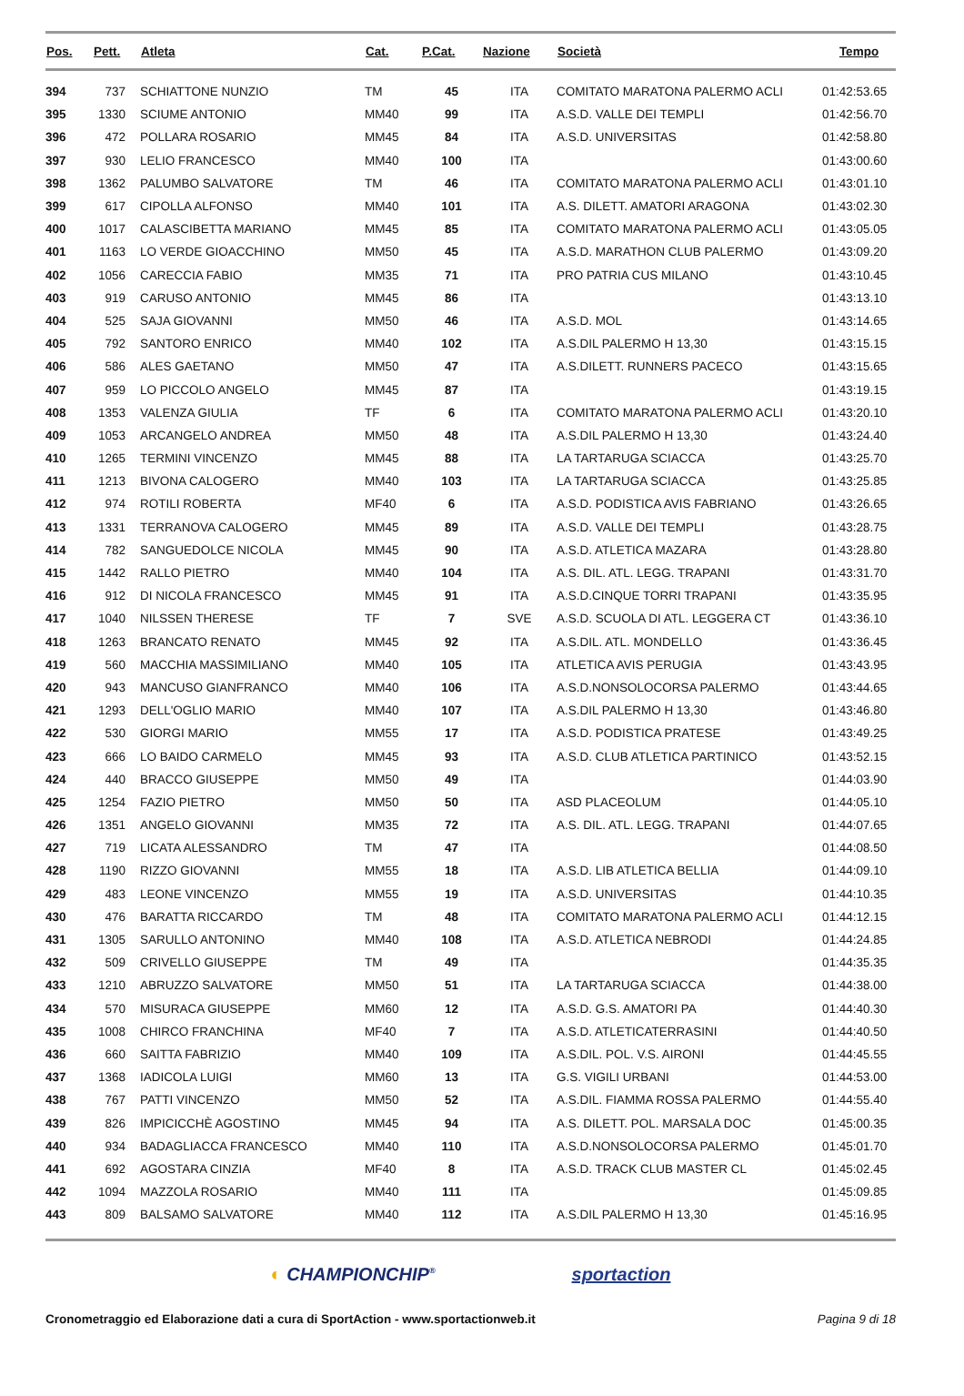| Pos. | Pett. | Atleta | Cat. | P.Cat. | Nazione | Società | Tempo |
| --- | --- | --- | --- | --- | --- | --- | --- |
| 394 | 737 | SCHIATTONE NUNZIO | TM | 45 | ITA | COMITATO MARATONA PALERMO ACLI | 01:42:53.65 |
| 395 | 1330 | SCIUME ANTONIO | MM40 | 99 | ITA | A.S.D. VALLE DEI TEMPLI | 01:42:56.70 |
| 396 | 472 | POLLARA ROSARIO | MM45 | 84 | ITA | A.S.D. UNIVERSITAS | 01:42:58.80 |
| 397 | 930 | LELIO FRANCESCO | MM40 | 100 | ITA | | 01:43:00.60 |
| 398 | 1362 | PALUMBO SALVATORE | TM | 46 | ITA | COMITATO MARATONA PALERMO ACLI | 01:43:01.10 |
| 399 | 617 | CIPOLLA ALFONSO | MM40 | 101 | ITA | A.S. DILETT. AMATORI ARAGONA | 01:43:02.30 |
| 400 | 1017 | CALASCIBETTA MARIANO | MM45 | 85 | ITA | COMITATO MARATONA PALERMO ACLI | 01:43:05.05 |
| 401 | 1163 | LO VERDE GIOACCHINO | MM50 | 45 | ITA | A.S.D. MARATHON CLUB PALERMO | 01:43:09.20 |
| 402 | 1056 | CARECCIA FABIO | MM35 | 71 | ITA | PRO PATRIA CUS MILANO | 01:43:10.45 |
| 403 | 919 | CARUSO ANTONIO | MM45 | 86 | ITA | | 01:43:13.10 |
| 404 | 525 | SAJA GIOVANNI | MM50 | 46 | ITA | A.S.D. MOL | 01:43:14.65 |
| 405 | 792 | SANTORO ENRICO | MM40 | 102 | ITA | A.S.DIL PALERMO H 13,30 | 01:43:15.15 |
| 406 | 586 | ALES GAETANO | MM50 | 47 | ITA | A.S.DILETT. RUNNERS PACECO | 01:43:15.65 |
| 407 | 959 | LO PICCOLO ANGELO | MM45 | 87 | ITA | | 01:43:19.15 |
| 408 | 1353 | VALENZA GIULIA | TF | 6 | ITA | COMITATO MARATONA PALERMO ACLI | 01:43:20.10 |
| 409 | 1053 | ARCANGELO ANDREA | MM50 | 48 | ITA | A.S.DIL PALERMO H 13,30 | 01:43:24.40 |
| 410 | 1265 | TERMINI VINCENZO | MM45 | 88 | ITA | LA TARTARUGA SCIACCA | 01:43:25.70 |
| 411 | 1213 | BIVONA CALOGERO | MM40 | 103 | ITA | LA TARTARUGA SCIACCA | 01:43:25.85 |
| 412 | 974 | ROTILI ROBERTA | MF40 | 6 | ITA | A.S.D. PODISTICA AVIS FABRIANO | 01:43:26.65 |
| 413 | 1331 | TERRANOVA CALOGERO | MM45 | 89 | ITA | A.S.D. VALLE DEI TEMPLI | 01:43:28.75 |
| 414 | 782 | SANGUEDOLCE NICOLA | MM45 | 90 | ITA | A.S.D. ATLETICA MAZARA | 01:43:28.80 |
| 415 | 1442 | RALLO PIETRO | MM40 | 104 | ITA | A.S. DIL. ATL. LEGG. TRAPANI | 01:43:31.70 |
| 416 | 912 | DI NICOLA FRANCESCO | MM45 | 91 | ITA | A.S.D.CINQUE TORRI TRAPANI | 01:43:35.95 |
| 417 | 1040 | NILSSEN THERESE | TF | 7 | SVE | A.S.D. SCUOLA DI ATL. LEGGERA CT | 01:43:36.10 |
| 418 | 1263 | BRANCATO RENATO | MM45 | 92 | ITA | A.S.DIL. ATL. MONDELLO | 01:43:36.45 |
| 419 | 560 | MACCHIA MASSIMILIANO | MM40 | 105 | ITA | ATLETICA AVIS PERUGIA | 01:43:43.95 |
| 420 | 943 | MANCUSO GIANFRANCO | MM40 | 106 | ITA | A.S.D.NONSOLOCORSA PALERMO | 01:43:44.65 |
| 421 | 1293 | DELL'OGLIO MARIO | MM40 | 107 | ITA | A.S.DIL PALERMO H 13,30 | 01:43:46.80 |
| 422 | 530 | GIORGI MARIO | MM55 | 17 | ITA | A.S.D. PODISTICA PRATESE | 01:43:49.25 |
| 423 | 666 | LO BAIDO CARMELO | MM45 | 93 | ITA | A.S.D. CLUB ATLETICA PARTINICO | 01:43:52.15 |
| 424 | 440 | BRACCO GIUSEPPE | MM50 | 49 | ITA | | 01:44:03.90 |
| 425 | 1254 | FAZIO PIETRO | MM50 | 50 | ITA | ASD PLACEOLUM | 01:44:05.10 |
| 426 | 1351 | ANGELO GIOVANNI | MM35 | 72 | ITA | A.S. DIL. ATL. LEGG. TRAPANI | 01:44:07.65 |
| 427 | 719 | LICATA ALESSANDRO | TM | 47 | ITA | | 01:44:08.50 |
| 428 | 1190 | RIZZO GIOVANNI | MM55 | 18 | ITA | A.S.D. LIB ATLETICA BELLIA | 01:44:09.10 |
| 429 | 483 | LEONE VINCENZO | MM55 | 19 | ITA | A.S.D. UNIVERSITAS | 01:44:10.35 |
| 430 | 476 | BARATTA RICCARDO | TM | 48 | ITA | COMITATO MARATONA PALERMO ACLI | 01:44:12.15 |
| 431 | 1305 | SARULLO ANTONINO | MM40 | 108 | ITA | A.S.D. ATLETICA NEBRODI | 01:44:24.85 |
| 432 | 509 | CRIVELLO GIUSEPPE | TM | 49 | ITA | | 01:44:35.35 |
| 433 | 1210 | ABRUZZO SALVATORE | MM50 | 51 | ITA | LA TARTARUGA SCIACCA | 01:44:38.00 |
| 434 | 570 | MISURACA GIUSEPPE | MM60 | 12 | ITA | A.S.D. G.S. AMATORI PA | 01:44:40.30 |
| 435 | 1008 | CHIRCO FRANCHINA | MF40 | 7 | ITA | A.S.D. ATLETICATERRASINI | 01:44:40.50 |
| 436 | 660 | SAITTA FABRIZIO | MM40 | 109 | ITA | A.S.DIL. POL. V.S. AIRONI | 01:44:45.55 |
| 437 | 1368 | IADICOLA LUIGI | MM60 | 13 | ITA | G.S. VIGILI URBANI | 01:44:53.00 |
| 438 | 767 | PATTI VINCENZO | MM50 | 52 | ITA | A.S.DIL. FIAMMA ROSSA PALERMO | 01:44:55.40 |
| 439 | 826 | IMPICICCHÈ AGOSTINO | MM45 | 94 | ITA | A.S. DILETT. POL. MARSALA DOC | 01:45:00.35 |
| 440 | 934 | BADAGLIACCA FRANCESCO | MM40 | 110 | ITA | A.S.D.NONSOLOCORSA PALERMO | 01:45:01.70 |
| 441 | 692 | AGOSTARA CINZIA | MF40 | 8 | ITA | A.S.D. TRACK CLUB MASTER CL | 01:45:02.45 |
| 442 | 1094 | MAZZOLA ROSARIO | MM40 | 111 | ITA | | 01:45:09.85 |
| 443 | 809 | BALSAMO SALVATORE | MM40 | 112 | ITA | A.S.DIL PALERMO H 13,30 | 01:45:16.95 |
◐ CHAMPIONCHIP<sup>®</sup> sportaction
Cronometraggio ed Elaborazione dati a cura di SportAction - www.sportactionweb.it Pagina 9 di 18